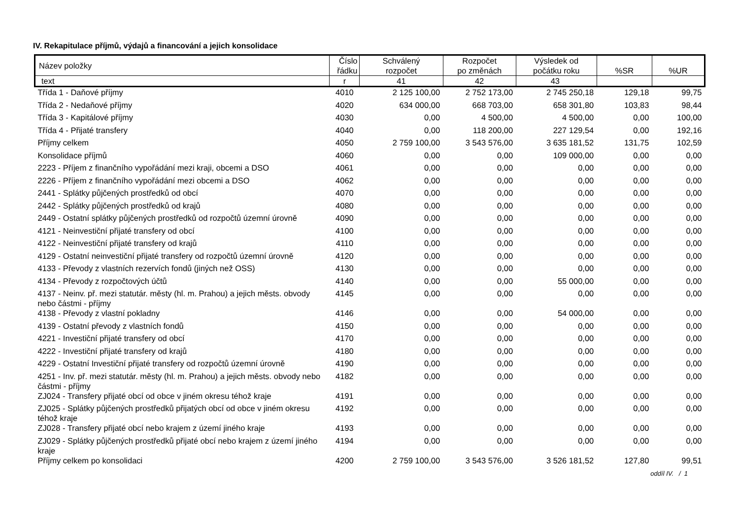IV. Rekapitulace příjmů, výdajů a financování a jejich konsolidace
| Název položky | Číslo řádku | Schválený rozpočet | Rozpočet po změnách | Výsledek od počátku roku | %SR | %UR |
| --- | --- | --- | --- | --- | --- | --- |
| text | r | 41 | 42 | 43 | | |
| Třída 1 - Daňové příjmy | 4010 | 2 125 100,00 | 2 752 173,00 | 2 745 250,18 | 129,18 | 99,75 |
| Třída 2 - Nedaňové příjmy | 4020 | 634 000,00 | 668 703,00 | 658 301,80 | 103,83 | 98,44 |
| Třída 3 - Kapitálové příjmy | 4030 | 0,00 | 4 500,00 | 4 500,00 | 0,00 | 100,00 |
| Třída 4 - Přijaté transfery | 4040 | 0,00 | 118 200,00 | 227 129,54 | 0,00 | 192,16 |
| Příjmy celkem | 4050 | 2 759 100,00 | 3 543 576,00 | 3 635 181,52 | 131,75 | 102,59 |
| Konsolidace příjmů | 4060 | 0,00 | 0,00 | 109 000,00 | 0,00 | 0,00 |
| 2223 - Příjem z finančního vypořádání mezi kraji, obcemi a DSO | 4061 | 0,00 | 0,00 | 0,00 | 0,00 | 0,00 |
| 2226 - Příjem z finančního vypořádání mezi obcemi a DSO | 4062 | 0,00 | 0,00 | 0,00 | 0,00 | 0,00 |
| 2441 - Splátky půjčených prostředků od obcí | 4070 | 0,00 | 0,00 | 0,00 | 0,00 | 0,00 |
| 2442 - Splátky půjčených prostředků od krajů | 4080 | 0,00 | 0,00 | 0,00 | 0,00 | 0,00 |
| 2449 - Ostatní splátky půjčených prostředků od rozpočtů územní úrovně | 4090 | 0,00 | 0,00 | 0,00 | 0,00 | 0,00 |
| 4121 - Neinvestiční přijaté transfery od obcí | 4100 | 0,00 | 0,00 | 0,00 | 0,00 | 0,00 |
| 4122 - Neinvestiční přijaté transfery od krajů | 4110 | 0,00 | 0,00 | 0,00 | 0,00 | 0,00 |
| 4129 - Ostatní neinvestiční přijaté transfery od rozpočtů územní úrovně | 4120 | 0,00 | 0,00 | 0,00 | 0,00 | 0,00 |
| 4133 - Převody z vlastních rezervích fondů (jiných než OSS) | 4130 | 0,00 | 0,00 | 0,00 | 0,00 | 0,00 |
| 4134 - Převody z rozpočtových účtů | 4140 | 0,00 | 0,00 | 55 000,00 | 0,00 | 0,00 |
| 4137 - Neinv. př. mezi statutár. městy (hl. m. Prahou) a jejich městs. obvody nebo částmi - příjmy | 4145 | 0,00 | 0,00 | 0,00 | 0,00 | 0,00 |
| 4138 - Převody z vlastní pokladny | 4146 | 0,00 | 0,00 | 54 000,00 | 0,00 | 0,00 |
| 4139 - Ostatní převody z vlastních fondů | 4150 | 0,00 | 0,00 | 0,00 | 0,00 | 0,00 |
| 4221 - Investiční přijaté transfery od obcí | 4170 | 0,00 | 0,00 | 0,00 | 0,00 | 0,00 |
| 4222 - Investiční přijaté transfery od krajů | 4180 | 0,00 | 0,00 | 0,00 | 0,00 | 0,00 |
| 4229 - Ostatní Investiční přijaté transfery od rozpočtů územní úrovně | 4190 | 0,00 | 0,00 | 0,00 | 0,00 | 0,00 |
| 4251 - Inv. př. mezi statutár. městy (hl. m. Prahou) a jejich městs. obvody nebo částmi - příjmy | 4182 | 0,00 | 0,00 | 0,00 | 0,00 | 0,00 |
| ZJ024 - Transfery přijaté obcí od obce v jiném okresu téhož kraje | 4191 | 0,00 | 0,00 | 0,00 | 0,00 | 0,00 |
| ZJ025 - Splátky půjčených prostředků přijatých obcí od obce v jiném okresu téhož kraje | 4192 | 0,00 | 0,00 | 0,00 | 0,00 | 0,00 |
| ZJ028 - Transfery přijaté obcí nebo krajem z území jiného kraje | 4193 | 0,00 | 0,00 | 0,00 | 0,00 | 0,00 |
| ZJ029 - Splátky půjčených prostředků přijaté obcí nebo krajem z území jiného kraje | 4194 | 0,00 | 0,00 | 0,00 | 0,00 | 0,00 |
| Příjmy celkem po konsolidaci | 4200 | 2 759 100,00 | 3 543 576,00 | 3 526 181,52 | 127,80 | 99,51 |
oddíl IV. / 1